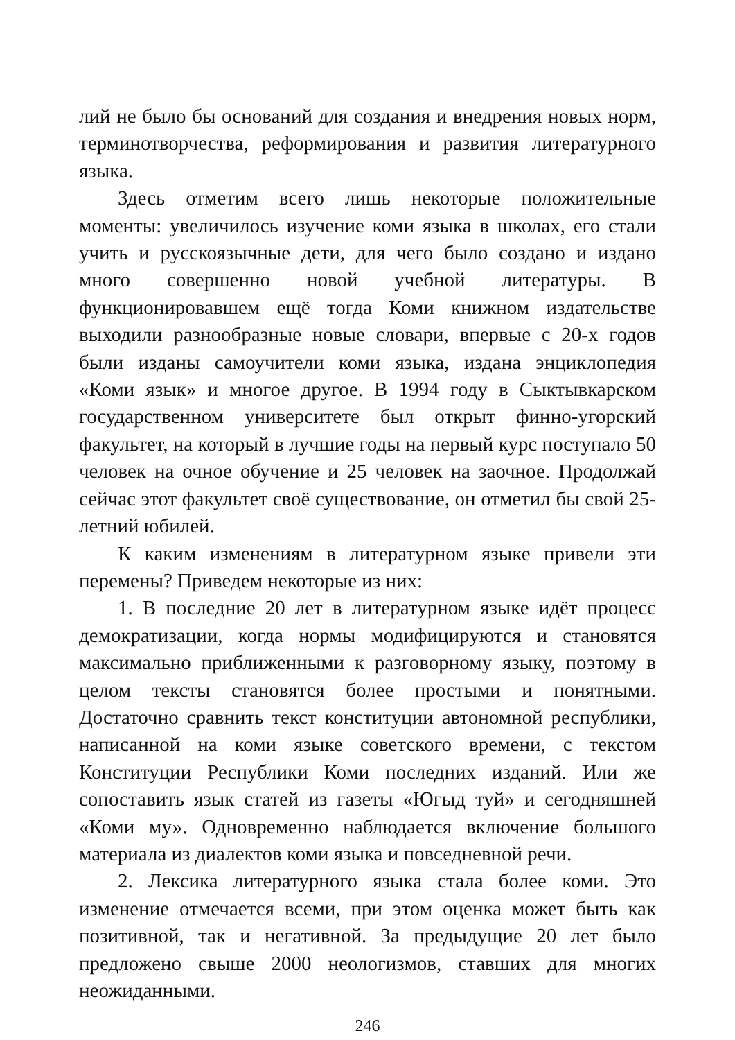лий не было бы оснований для создания и внедрения новых норм, терминотворчества, реформирования и развития литературного языка.
Здесь отметим всего лишь некоторые положительные моменты: увеличилось изучение коми языка в школах, его стали учить и русскоязычные дети, для чего было создано и издано много совершенно новой учебной литературы. В функционировавшем ещё тогда Коми книжном издательстве выходили разнообразные новые словари, впервые с 20-х годов были изданы самоучители коми языка, издана энциклопедия «Коми язык» и многое другое. В 1994 году в Сыктывкарском государственном университете был открыт финно-угорский факультет, на который в лучшие годы на первый курс поступало 50 человек на очное обучение и 25 человек на заочное. Продолжай сейчас этот факультет своё существование, он отметил бы свой 25-летний юбилей.
К каким изменениям в литературном языке привели эти перемены? Приведем некоторые из них:
1. В последние 20 лет в литературном языке идёт процесс демократизации, когда нормы модифицируются и становятся максимально приближенными к разговорному языку, поэтому в целом тексты становятся более простыми и понятными. Достаточно сравнить текст конституции автономной республики, написанной на коми языке советского времени, с текстом Конституции Республики Коми последних изданий. Или же сопоставить язык статей из газеты «Югыд туй» и сегодняшней «Коми му». Одновременно наблюдается включение большого материала из диалектов коми языка и повседневной речи.
2. Лексика литературного языка стала более коми. Это изменение отмечается всеми, при этом оценка может быть как позитивной, так и негативной. За предыдущие 20 лет было предложено свыше 2000 неологизмов, ставших для многих неожиданными.
246